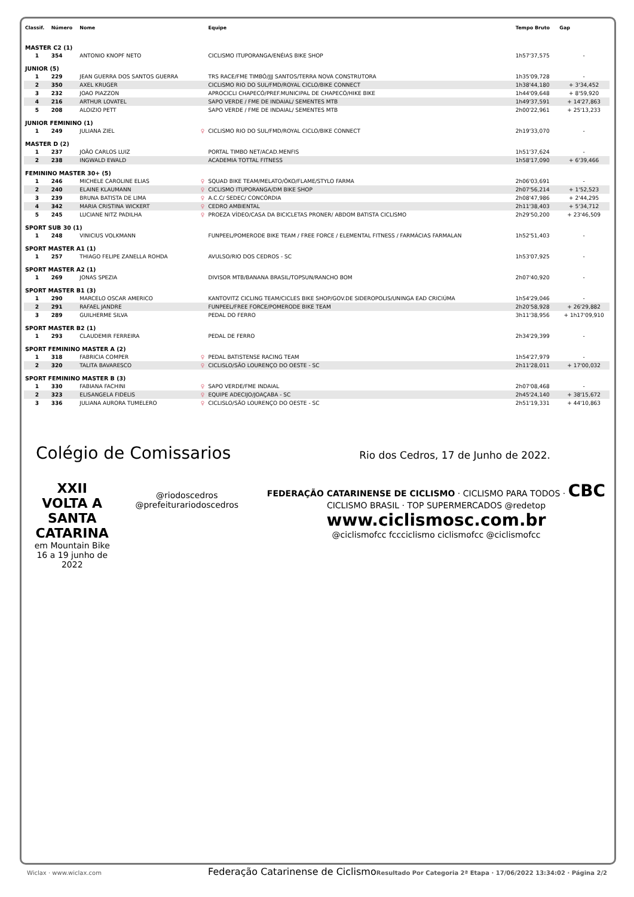| Classif. | Número | Nome | | Equipe | Tempo Bruto | Gap |
| --- | --- | --- | --- | --- | --- | --- |
| MASTER C2 (1) | | | | | | |
| 1 | 354 | ANTONIO KNOPF NETO | | CICLISMO ITUPORANGA/ENÉIAS BIKE SHOP | 1h57'37,575 | - |
| JUNIOR (5) | | | | | | |
| 1 | 229 | JEAN GUERRA DOS SANTOS GUERRA | | TRS RACE/FME TIMBÓ/JJJ SANTOS/TERRA NOVA CONSTRUTORA | 1h35'09,728 | - |
| 2 | 350 | AXEL KRUGER | | CICLISMO RIO DO SUL/FMD/ROYAL CICLO/BIKE CONNECT | 1h38'44,180 | + 3'34,452 |
| 3 | 232 | JOAO PIAZZON | | APROCICLI CHAPECÓ/PREF.MUNICIPAL DE CHAPECÓ/HIKE BIKE | 1h44'09,648 | + 8'59,920 |
| 4 | 216 | ARTHUR LOVATEL | | SAPO VERDE / FME DE INDAIAL/ SEMENTES MTB | 1h49'37,591 | + 14'27,863 |
| 5 | 208 | ALOIZIO PETT | | SAPO VERDE / FME DE INDAIAL/ SEMENTES MTB | 2h00'22,961 | + 25'13,233 |
| JUNIOR FEMININO (1) | | | | | | |
| 1 | 249 | JULIANA ZIEL | ♀ | CICLISMO RIO DO SUL/FMD/ROYAL CICLO/BIKE CONNECT | 2h19'33,070 | - |
| MASTER D (2) | | | | | | |
| 1 | 237 | JOÃO CARLOS LUIZ | | PORTAL TIMBO NET/ACAD.MENFIS | 1h51'37,624 | - |
| 2 | 238 | INGWALD EWALD | | ACADEMIA TOTTAL FITNESS | 1h58'17,090 | + 6'39,466 |
| FEMININO MASTER 30+ (5) | | | | | | |
| 1 | 246 | MICHELE CAROLINE ELIAS | ♀ | SQUAD BIKE TEAM/MELATO/ÔKO/FLAME/STYLO FARMA | 2h06'03,691 | - |
| 2 | 240 | ELAINE KLAUMANN | ♀ | CICLISMO ITUPORANGA/DM BIKE SHOP | 2h07'56,214 | + 1'52,523 |
| 3 | 239 | BRUNA BATISTA DE LIMA | ♀ | A.C.C/ SEDEC/ CONCÓRDIA | 2h08'47,986 | + 2'44,295 |
| 4 | 342 | MARIA CRISTINA WICKERT | ♀ | CEDRO AMBIENTAL | 2h11'38,403 | + 5'34,712 |
| 5 | 245 | LUCIANE NITZ PADILHA | ♀ | PROEZA VÍDEO/CASA DA BICICLETAS PRONER/ ABDOM BATISTA CICLISMO | 2h29'50,200 | + 23'46,509 |
| SPORT SUB 30 (1) | | | | | | |
| 1 | 248 | VINICIUS VOLKMANN | | FUNPEEL/POMERODE BIKE TEAM / FREE FORCE / ELEMENTAL FITNESS / FARMÁCIAS FARMALAN | 1h52'51,403 | - |
| SPORT MASTER A1 (1) | | | | | | |
| 1 | 257 | THIAGO FELIPE ZANELLA ROHDA | | AVULSO/RIO DOS CEDROS - SC | 1h53'07,925 | - |
| SPORT MASTER A2 (1) | | | | | | |
| 1 | 269 | JONAS SPEZIA | | DIVISOR MTB/BANANA BRASIL/TOPSUN/RANCHO BOM | 2h07'40,920 | - |
| SPORT MASTER B1 (3) | | | | | | |
| 1 | 290 | MARCELO OSCAR AMERICO | | KANTOVITZ CICLING TEAM/CICLES BIKE SHOP/GOV.DE SIDEROPOLIS/UNINGA EAD CRICIÚMA | 1h54'29,046 | - |
| 2 | 291 | RAFAEL JANDRE | | FUNPEEL/FREE FORCE/POMERODE BIKE TEAM | 2h20'58,928 | + 26'29,882 |
| 3 | 289 | GUILHERME SILVA | | PEDAL DO FERRO | 3h11'38,956 | + 1h17'09,910 |
| SPORT MASTER B2 (1) | | | | | | |
| 1 | 293 | CLAUDEMIR FERREIRA | | PEDAL DE FERRO | 2h34'29,399 | - |
| SPORT FEMININO MASTER A (2) | | | | | | |
| 1 | 318 | FABRICIA COMPER | ♀ | PEDAL BATISTENSE RACING TEAM | 1h54'27,979 | - |
| 2 | 320 | TALITA BAVARESCO | ♀ | CICLISLO/SÃO LOURENÇO DO OESTE - SC | 2h11'28,011 | + 17'00,032 |
| SPORT FEMININO MASTER B (3) | | | | | | |
| 1 | 330 | FABIANA FACHINI | ♀ | SAPO VERDE/FME INDAIAL | 2h07'08,468 | - |
| 2 | 323 | ELISANGELA FIDELIS | ♀ | EQUIPE ADECIJO/JOAÇABA - SC | 2h45'24,140 | + 38'15,672 |
| 3 | 336 | JULIANA AURORA TUMELERO | ♀ | CICLISLO/SÃO LOURENÇO DO OESTE - SC | 2h51'19,331 | + 44'10,863 |
Colégio de Comissarios
Rio dos Cedros, 17 de Junho de 2022.
XXII VOLTA A
SANTA CATARINA
em Mountain Bike
16 a 19 junho de 2022
@riodoscedros
@prefeiturariodoscedros
FEDERAÇÃO CATARINENSE DE CICLISMO · CICLISMO PARA TODOS · CBC CICLISMO BRASIL · TOP SUPERMERCADOS @redetop
www.ciclismosc.com.br
@ciclismofcc fccciclismo ciclismofcc @ciclismofcc
Wiclax · www.wiclax.com Federação Catarinense de Ciclismo Resultado Por Categoria 2ª Etapa · 17/06/2022 13:34:02 · Página 2/2